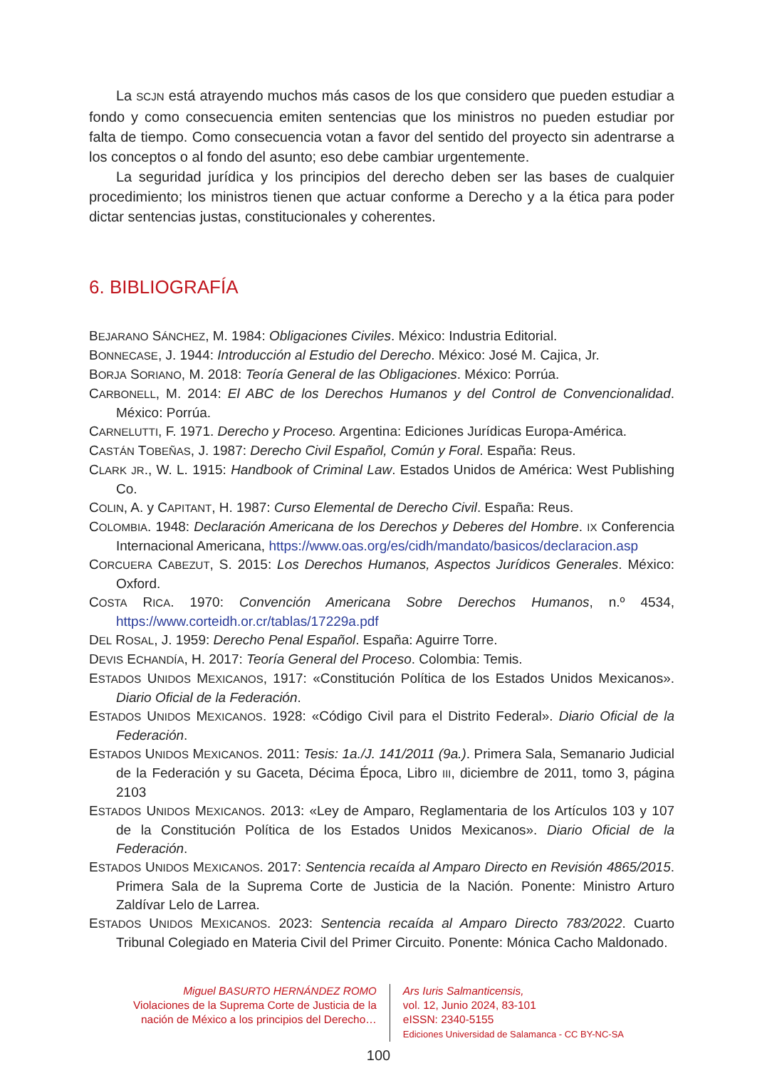La SCJN está atrayendo muchos más casos de los que considero que pueden estudiar a fondo y como consecuencia emiten sentencias que los ministros no pueden estudiar por falta de tiempo. Como consecuencia votan a favor del sentido del proyecto sin adentrarse a los conceptos o al fondo del asunto; eso debe cambiar urgentemente.
La seguridad jurídica y los principios del derecho deben ser las bases de cualquier procedimiento; los ministros tienen que actuar conforme a Derecho y a la ética para poder dictar sentencias justas, constitucionales y coherentes.
6. BIBLIOGRAFÍA
BEJARANO SÁNCHEZ, M. 1984: Obligaciones Civiles. México: Industria Editorial.
BONNECASE, J. 1944: Introducción al Estudio del Derecho. México: José M. Cajica, Jr.
BORJA SORIANO, M. 2018: Teoría General de las Obligaciones. México: Porrúa.
CARBONELL, M. 2014: El ABC de los Derechos Humanos y del Control de Convencionalidad. México: Porrúa.
CARNELUTTI, F. 1971. Derecho y Proceso. Argentina: Ediciones Jurídicas Europa-América.
CASTÁN TOBEÑAS, J. 1987: Derecho Civil Español, Común y Foral. España: Reus.
CLARK JR., W. L. 1915: Handbook of Criminal Law. Estados Unidos de América: West Publishing Co.
COLIN, A. y CAPITANT, H. 1987: Curso Elemental de Derecho Civil. España: Reus.
COLOMBIA. 1948: Declaración Americana de los Derechos y Deberes del Hombre. IX Conferencia Internacional Americana, https://www.oas.org/es/cidh/mandato/basicos/declaracion.asp
CORCUERA CABEZUT, S. 2015: Los Derechos Humanos, Aspectos Jurídicos Generales. México: Oxford.
COSTA RICA. 1970: Convención Americana Sobre Derechos Humanos, n.º 4534, https://www.corteidh.or.cr/tablas/17229a.pdf
DEL ROSAL, J. 1959: Derecho Penal Español. España: Aguirre Torre.
DEVIS ECHANDÍA, H. 2017: Teoría General del Proceso. Colombia: Temis.
ESTADOS UNIDOS MEXICANOS, 1917: «Constitución Política de los Estados Unidos Mexicanos». Diario Oficial de la Federación.
ESTADOS UNIDOS MEXICANOS. 1928: «Código Civil para el Distrito Federal». Diario Oficial de la Federación.
ESTADOS UNIDOS MEXICANOS. 2011: Tesis: 1a./J. 141/2011 (9a.). Primera Sala, Semanario Judicial de la Federación y su Gaceta, Décima Época, Libro III, diciembre de 2011, tomo 3, página 2103
ESTADOS UNIDOS MEXICANOS. 2013: «Ley de Amparo, Reglamentaria de los Artículos 103 y 107 de la Constitución Política de los Estados Unidos Mexicanos». Diario Oficial de la Federación.
ESTADOS UNIDOS MEXICANOS. 2017: Sentencia recaída al Amparo Directo en Revisión 4865/2015. Primera Sala de la Suprema Corte de Justicia de la Nación. Ponente: Ministro Arturo Zaldívar Lelo de Larrea.
ESTADOS UNIDOS MEXICANOS. 2023: Sentencia recaída al Amparo Directo 783/2022. Cuarto Tribunal Colegiado en Materia Civil del Primer Circuito. Ponente: Mónica Cacho Maldonado.
Miguel BASURTO HERNÁNDEZ ROMO
Violaciones de la Suprema Corte de Justicia de la
nación de México a los principios del Derecho…
Ars Iuris Salmanticensis,
vol. 12, Junio 2024, 83-101
eISSN: 2340-5155
Ediciones Universidad de Salamanca - CC BY-NC-SA
100